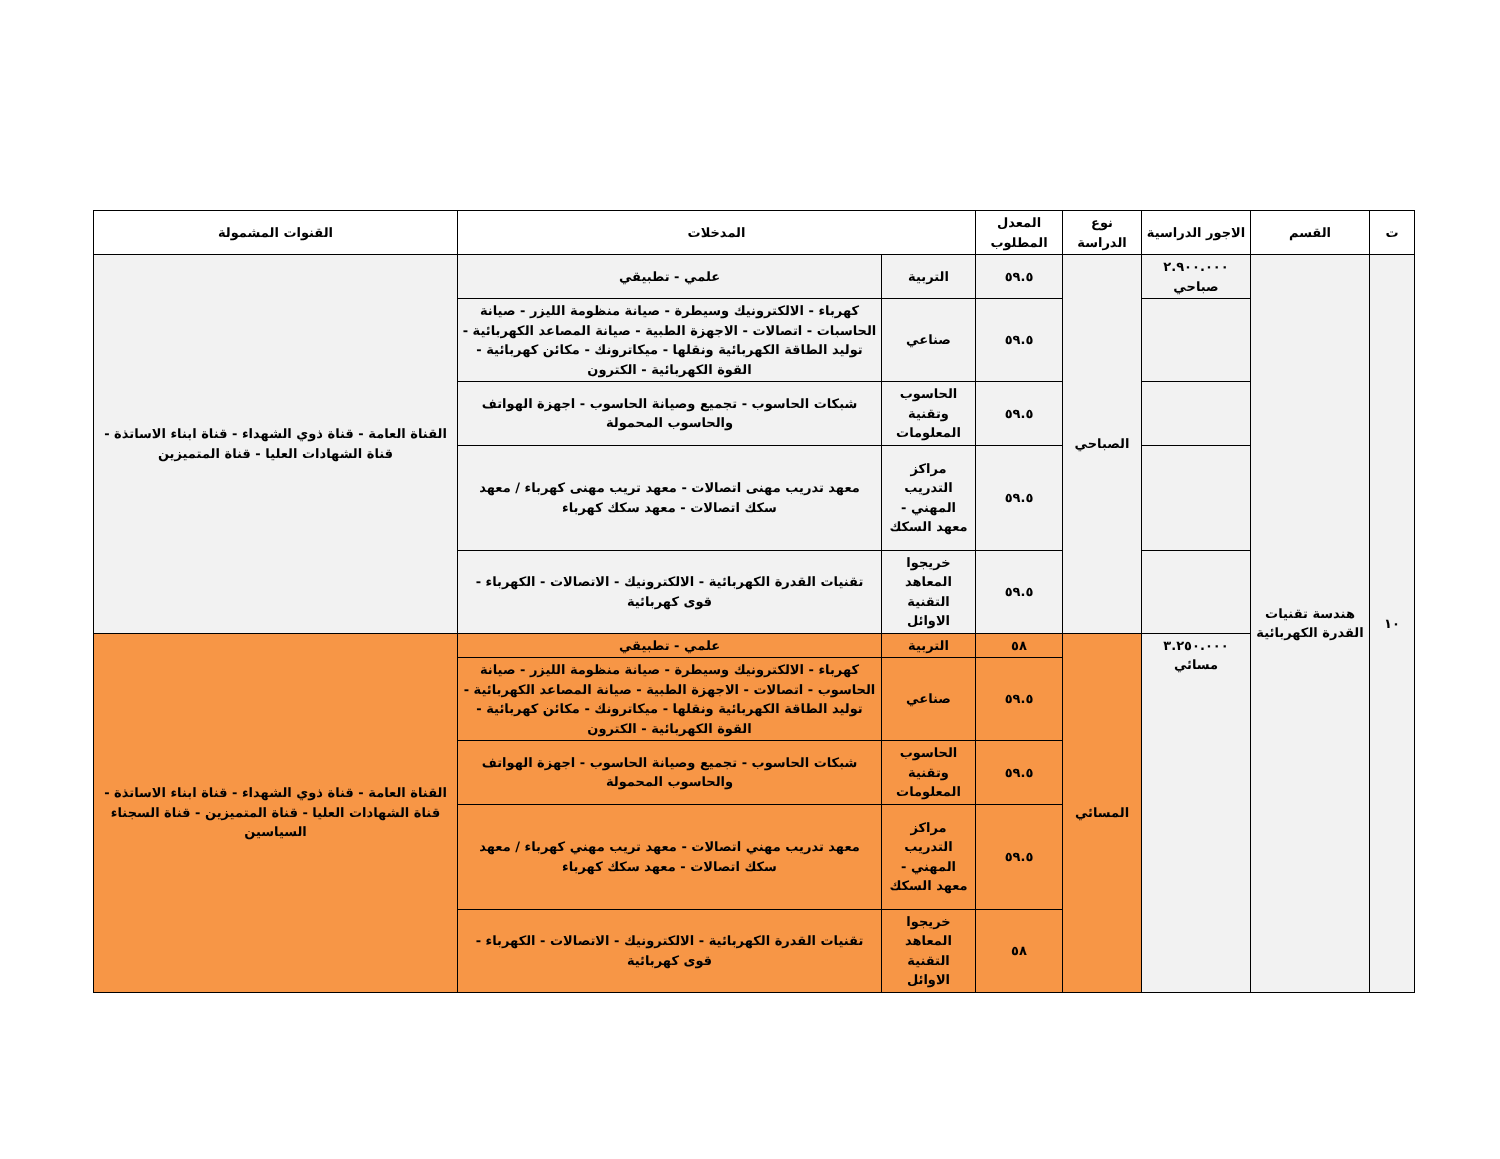| ت | القسم | الاجور الدراسية | نوع الدراسة | المعدل المطلوب | المدخلات | | القنوات المشمولة |
| --- | --- | --- | --- | --- | --- | --- | --- |
| ١٠ | هندسة تقنيات القدرة الكهربائية | ٢.٩٠٠.٠٠٠ صباحي | الصباحي | ٥٩.٥ | التربية | علمي - تطبيقي | القناة العامة - قناة ذوي الشهداء - قناة ابناء الاساتذة - قناة الشهادات العليا - قناة المتميزين |
| | | | | ٥٩.٥ | صناعي | كهرباء - الالكترونيك وسيطرة - صيانة منظومة الليزر - صيانة الحاسبات - اتصالات - الاجهزة الطبية - صيانة المصاعد الكهربائية - توليد الطاقة الكهربائية ونقلها - ميكاترونك - مكائن كهربائية - القوة الكهربائية - الكترون | |
| | | | | ٥٩.٥ | الحاسوب وتقنية المعلومات | شبكات الحاسوب - تجميع وصيانة الحاسوب - اجهزة الهواتف والحاسوب المحمولة | |
| | | | | ٥٩.٥ | مراكز التدريب المهني - معهد السكك | معهد تدريب مهنى اتصالات - معهد تريب مهنى كهرباء / معهد سكك اتصالات - معهد سكك كهرباء | |
| | | | | ٥٩.٥ | خريجوا المعاهد التقنية الاوائل | تقنيات القدرة الكهربائية - الالكترونيك - الاتصالات - الكهرباء - قوى كهربائية | |
| | | ٣.٢٥٠.٠٠٠ مسائي | المسائي | ٥٨ | التربية | علمي - تطبيقي | القناة العامة - قناة ذوي الشهداء - قناة ابناء الاساتذة - قناة الشهادات العليا - قناة المتميزين - قناة السجناء السياسين |
| | | | | ٥٩.٥ | صناعي | كهرباء - الالكترونيك وسيطرة - صيانة منظومة الليزر - صيانة الحاسوب - اتصالات - الاجهزة الطبية - صيانة المصاعد الكهربائية - توليد الطاقة الكهربائية ونقلها - ميكاترونك - مكائن كهربائية - القوة الكهربائية - الكترون | |
| | | | | ٥٩.٥ | الحاسوب وتقنية المعلومات | شبكات الحاسوب - تجميع وصيانة الحاسوب - اجهزة الهواتف والحاسوب المحمولة | |
| | | | | ٥٩.٥ | مراكز التدريب المهني - معهد السكك | معهد تدريب مهني اتصالات - معهد تريب مهني كهرباء / معهد سكك اتصالات - معهد سكك كهرباء | |
| | | | | ٥٨ | خريجوا المعاهد التقنية الاوائل | تقنيات القدرة الكهربائية - الالكترونيك - الاتصالات - الكهرباء - قوى كهربائية | |